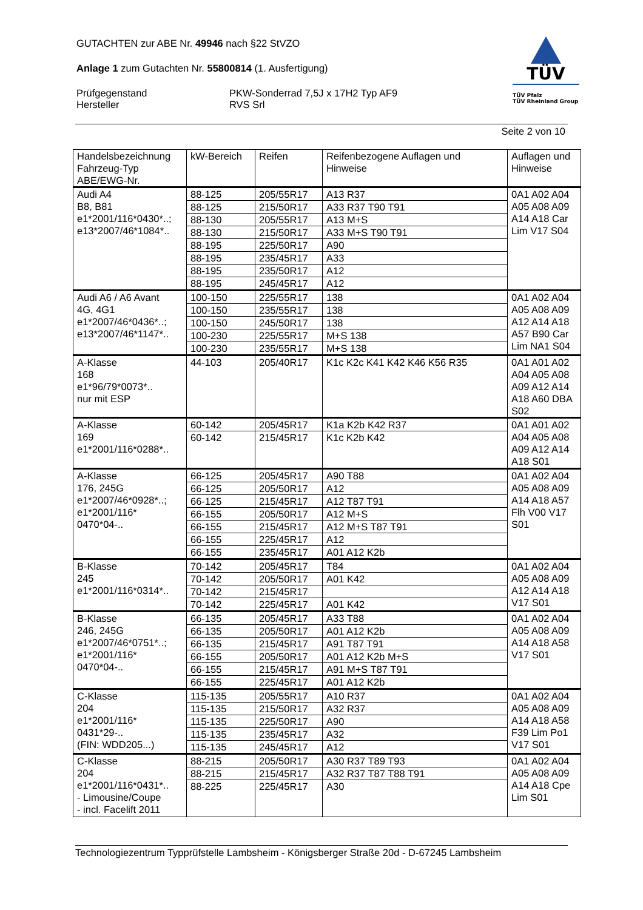GUTACHTEN zur ABE Nr. 49946 nach §22 StVZO
Anlage 1 zum Gutachten Nr. 55800814 (1. Ausfertigung)
Prüfgegenstand
Hersteller
PKW-Sonderrad 7,5J x 17H2 Typ AF9
RVS Srl
TÜV
TÜV Pfalz
TÜV Rheinland Group
Seite 2 von 10
| Handelsbezeichnung Fahrzeug-Typ ABE/EWG-Nr. | kW-Bereich | Reifen | Reifenbezogene Auflagen und Hinweise | Auflagen und Hinweise |
| --- | --- | --- | --- | --- |
| Audi A4 B8, B81 e1*2001/116*0430*..; e13*2007/46*1084*.. | 88-125 | 205/55R17 | A13 R37 | 0A1 A02 A04 A05 A08 A09 A14 A18 Car Lim V17 S04 |
| | 88-125 | 215/50R17 | A33 R37 T90 T91 | |
| | 88-130 | 205/55R17 | A13 M+S | |
| | 88-130 | 215/50R17 | A33 M+S T90 T91 | |
| | 88-195 | 225/50R17 | A90 | |
| | 88-195 | 235/45R17 | A33 | |
| | 88-195 | 235/50R17 | A12 | |
| | 88-195 | 245/45R17 | A12 | |
| Audi A6 / A6 Avant 4G, 4G1 e1*2007/46*0436*..; e13*2007/46*1147*.. | 100-150 | 225/55R17 | 138 | 0A1 A02 A04 A05 A08 A09 A12 A14 A18 A57 B90 Car Lim NA1 S04 |
| | 100-150 | 235/55R17 | 138 | |
| | 100-150 | 245/50R17 | 138 | |
| | 100-230 | 225/55R17 | M+S 138 | |
| | 100-230 | 235/55R17 | M+S 138 | |
| A-Klasse 168 e1*96/79*0073*.. nur mit ESP | 44-103 | 205/40R17 | K1c K2c K41 K42 K46 K56 R35 | 0A1 A01 A02 A04 A05 A08 A09 A12 A14 A18 A60 DBA S02 |
| A-Klasse 169 e1*2001/116*0288*.. | 60-142 | 205/45R17 | K1a K2b K42 R37 | 0A1 A01 A02 A04 A05 A08 A09 A12 A14 A18 S01 |
| | 60-142 | 215/45R17 | K1c K2b K42 | |
| A-Klasse 176, 245G e1*2007/46*0928*..; e1*2001/116* 0470*04-.. | 66-125 | 205/45R17 | A90 T88 | 0A1 A02 A04 A05 A08 A09 A14 A18 A57 Flh V00 V17 S01 |
| | 66-125 | 205/50R17 | A12 | |
| | 66-125 | 215/45R17 | A12 T87 T91 | |
| | 66-155 | 205/50R17 | A12 M+S | |
| | 66-155 | 215/45R17 | A12 M+S T87 T91 | |
| | 66-155 | 225/45R17 | A12 | |
| | 66-155 | 235/45R17 | A01 A12 K2b | |
| B-Klasse 245 e1*2001/116*0314*.. | 70-142 | 205/45R17 | T84 | 0A1 A02 A04 A05 A08 A09 A12 A14 A18 V17 S01 |
| | 70-142 | 205/50R17 | A01 K42 | |
| | 70-142 | 215/45R17 | | |
| | 70-142 | 225/45R17 | A01 K42 | |
| B-Klasse 246, 245G e1*2007/46*0751*..; e1*2001/116* 0470*04-.. | 66-135 | 205/45R17 | A33 T88 | 0A1 A02 A04 A05 A08 A09 A14 A18 A58 V17 S01 |
| | 66-135 | 205/50R17 | A01 A12 K2b | |
| | 66-135 | 215/45R17 | A91 T87 T91 | |
| | 66-155 | 205/50R17 | A01 A12 K2b M+S | |
| | 66-155 | 215/45R17 | A91 M+S T87 T91 | |
| | 66-155 | 225/45R17 | A01 A12 K2b | |
| C-Klasse 204 e1*2001/116* 0431*29-.. (FIN: WDD205...) | 115-135 | 205/55R17 | A10 R37 | 0A1 A02 A04 A05 A08 A09 A14 A18 A58 F39 Lim Po1 V17 S01 |
| | 115-135 | 215/50R17 | A32 R37 | |
| | 115-135 | 225/50R17 | A90 | |
| | 115-135 | 235/45R17 | A32 | |
| | 115-135 | 245/45R17 | A12 | |
| C-Klasse 204 e1*2001/116*0431*.. - Limousine/Coupe - incl. Facelift 2011 | 88-215 | 205/50R17 | A30 R37 T89 T93 | 0A1 A02 A04 A05 A08 A09 A14 A18 Cpe Lim S01 |
| | 88-215 | 215/45R17 | A32 R37 T87 T88 T91 | |
| | 88-225 | 225/45R17 | A30 | |
Technologiezentrum Typprüfstelle Lambsheim - Königsberger Straße 20d - D-67245 Lambsheim